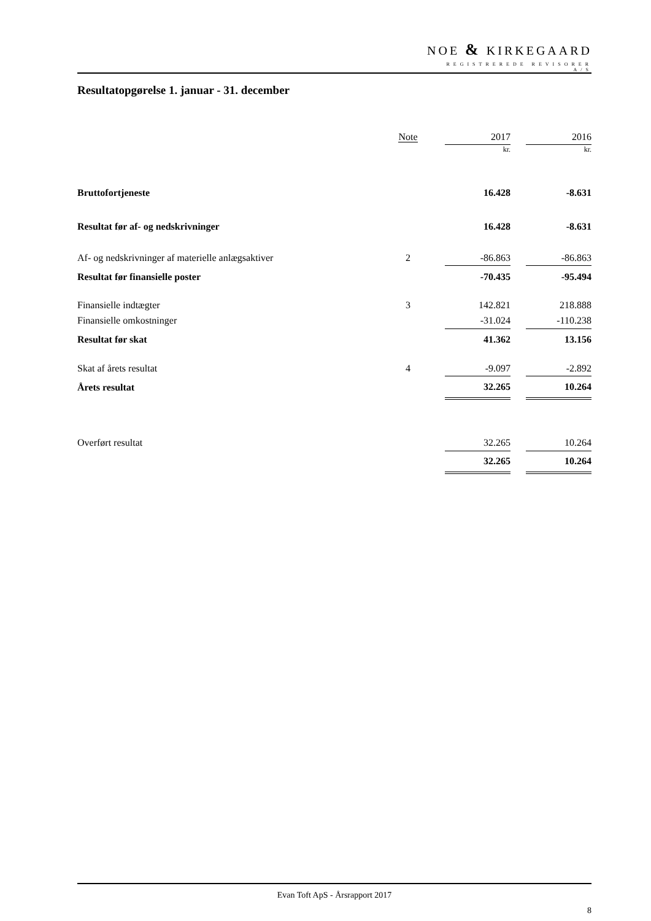NOE & KIRKEGAARD
REGISTREREDE REVISORER A/S
Resultatopgørelse 1. januar - 31. december
| | Note | | 2017 | | 2016 |
| | | | kr. | | kr. |
| Bruttofortjeneste | | | 16.428 | | -8.631 |
| Resultat før af- og nedskrivninger | | | 16.428 | | -8.631 |
| Af- og nedskrivninger af materielle anlægsaktiver | 2 | | -86.863 | | -86.863 |
| Resultat før finansielle poster | | | -70.435 | | -95.494 |
| Finansielle indtægter | 3 | | 142.821 | | 218.888 |
| Finansielle omkostninger | | | -31.024 | | -110.238 |
| Resultat før skat | | | 41.362 | | 13.156 |
| Skat af årets resultat | 4 | | -9.097 | | -2.892 |
| Årets resultat | | | 32.265 | | 10.264 |
| Overført resultat | | | 32.265 | | 10.264 |
| | | | 32.265 | | 10.264 |
Evan Toft ApS - Årsrapport 2017
8